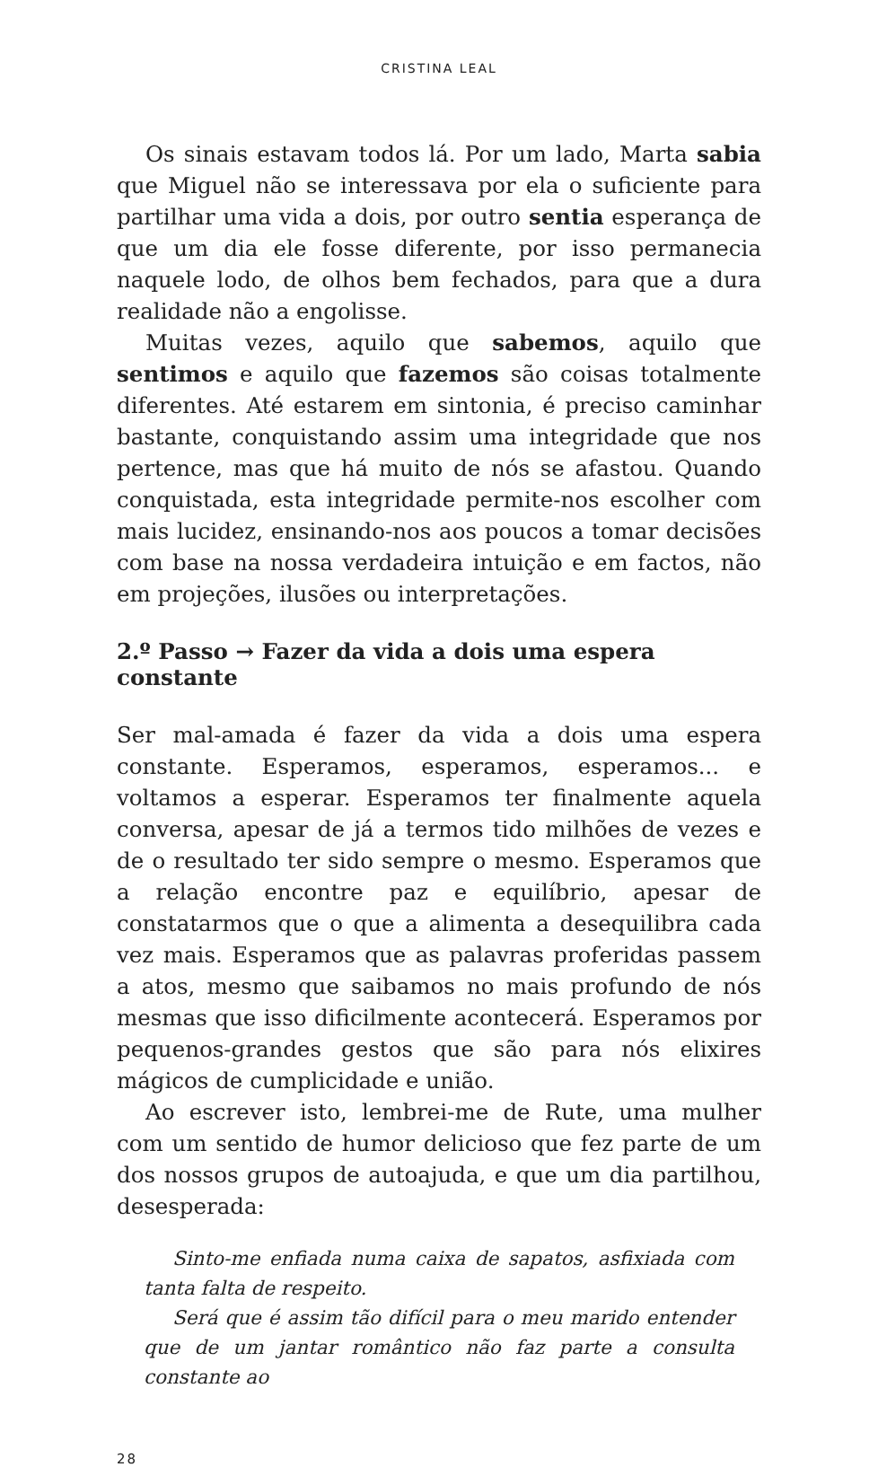CRISTINA LEAL
Os sinais estavam todos lá. Por um lado, Marta sabia que Miguel não se interessava por ela o suficiente para partilhar uma vida a dois, por outro sentia esperança de que um dia ele fosse diferente, por isso permanecia naquele lodo, de olhos bem fechados, para que a dura realidade não a engolisse.
Muitas vezes, aquilo que sabemos, aquilo que sentimos e aquilo que fazemos são coisas totalmente diferentes. Até estarem em sintonia, é preciso caminhar bastante, conquistando assim uma integridade que nos pertence, mas que há muito de nós se afastou. Quando conquistada, esta integridade permite-nos escolher com mais lucidez, ensinando-nos aos poucos a tomar decisões com base na nossa verdadeira intuição e em factos, não em projeções, ilusões ou interpretações.
2.º Passo → Fazer da vida a dois uma espera constante
Ser mal-amada é fazer da vida a dois uma espera constante. Esperamos, esperamos, esperamos... e voltamos a esperar. Esperamos ter finalmente aquela conversa, apesar de já a termos tido milhões de vezes e de o resultado ter sido sempre o mesmo. Esperamos que a relação encontre paz e equilíbrio, apesar de constatarmos que o que a alimenta a desequilibra cada vez mais. Esperamos que as palavras proferidas passem a atos, mesmo que saibamos no mais profundo de nós mesmas que isso dificilmente acontecerá. Esperamos por pequenos-grandes gestos que são para nós elixires mágicos de cumplicidade e união.
Ao escrever isto, lembrei-me de Rute, uma mulher com um sentido de humor delicioso que fez parte de um dos nossos grupos de autoajuda, e que um dia partilhou, desesperada:
Sinto-me enfiada numa caixa de sapatos, asfixiada com tanta falta de respeito.
Será que é assim tão difícil para o meu marido entender que de um jantar romântico não faz parte a consulta constante ao
28